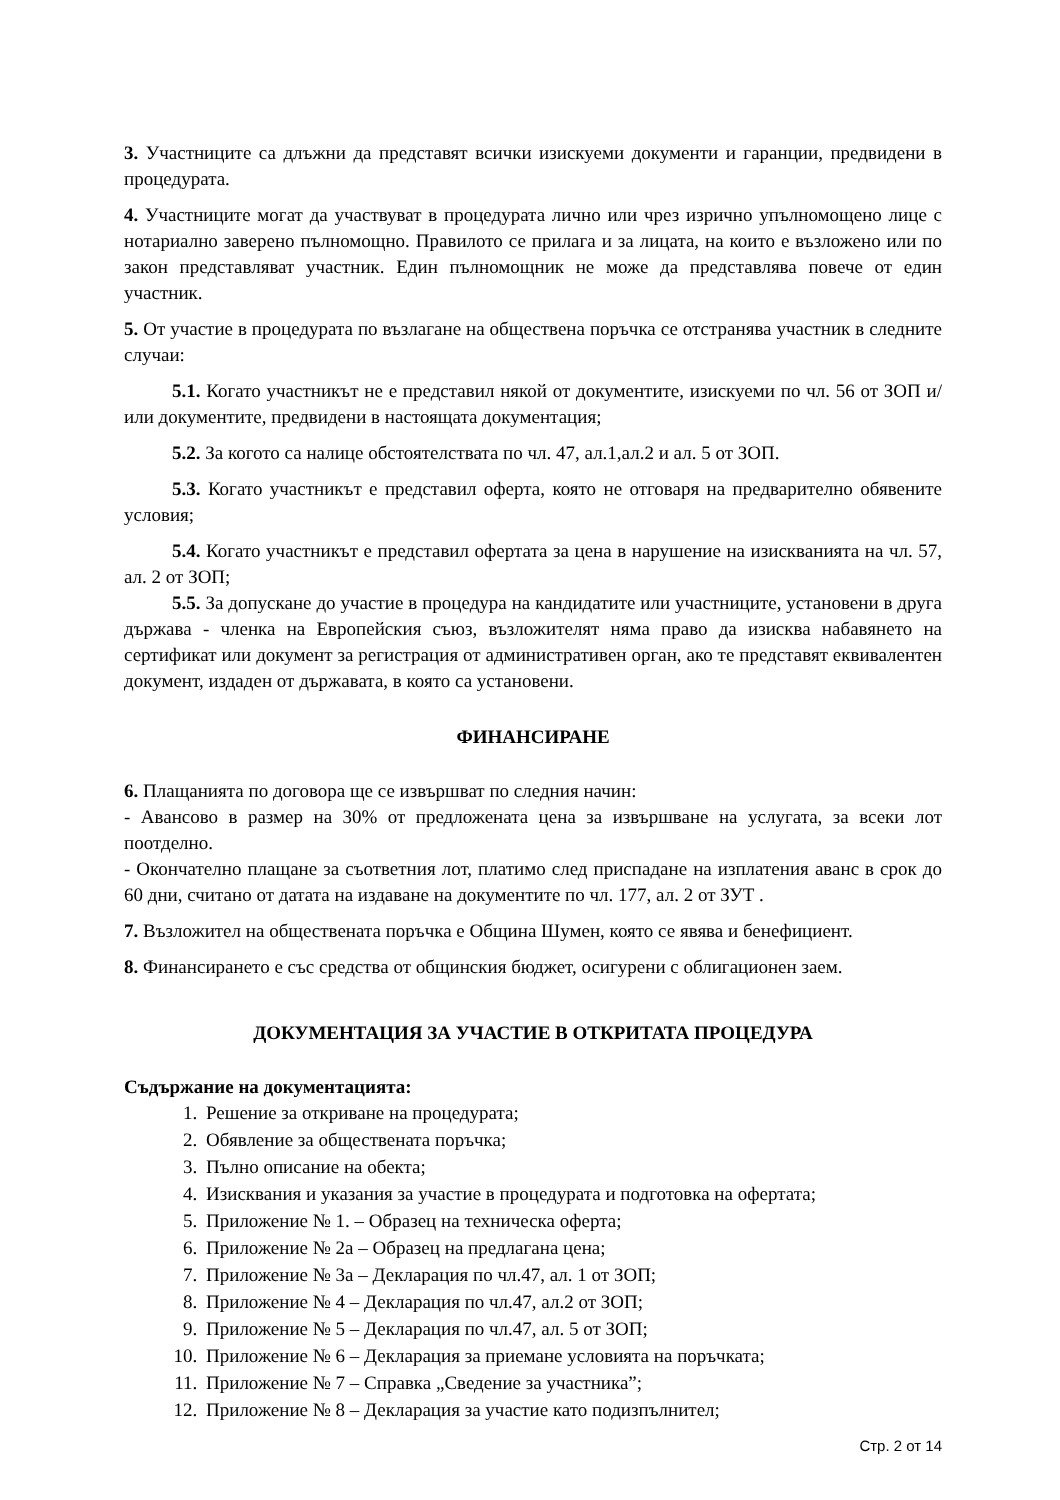3. Участниците са длъжни да представят всички изискуеми документи и гаранции, предвидени в процедурата.
4. Участниците могат да участвуват в процедурата лично или чрез изрично упълномощено лице с нотариално заверено пълномощно. Правилото се прилага и за лицата, на които е възложено или по закон представляват участник. Един пълномощник не може да представлява повече от един участник.
5. От участие в процедурата по възлагане на обществена поръчка се отстранява участник в следните случаи:
5.1. Когато участникът не е представил някой от документите, изискуеми по чл. 56 от ЗОП и/или документите, предвидени в настоящата документация;
5.2. За когото са налице обстоятелствата по чл. 47, ал.1,ал.2 и ал. 5 от ЗОП.
5.3. Когато участникът е представил оферта, която не отговаря на предварително обявените условия;
5.4. Когато участникът е представил офертата за цена в нарушение на изискванията на чл. 57, ал. 2 от ЗОП;
5.5. За допускане до участие в процедура на кандидатите или участниците, установени в друга държава - членка на Европейския съюз, възложителят няма право да изисква набавянето на сертификат или документ за регистрация от административен орган, ако те представят еквивалентен документ, издаден от държавата, в която са установени.
ФИНАНСИРАНЕ
6. Плащанията по договора ще се извършват по следния начин:
- Авансово в размер на 30% от предложената цена за извършване на услугата, за всеки лот поотделно.
- Окончателно плащане за съответния лот, платимо след приспадане на изплатения аванс в срок до 60 дни, считано от датата на издаване на документите по чл. 177, ал. 2 от ЗУТ .
7. Възложител на обществената поръчка е Община Шумен, която се явява и бенефициент.
8. Финансирането е със средства от общинския бюджет, осигурени с облигационен заем.
ДОКУМЕНТАЦИЯ ЗА УЧАСТИЕ В ОТКРИТАТА ПРОЦЕДУРА
Съдържание на документацията:
1. Решение за откриване на процедурата;
2. Обявление за обществената поръчка;
3. Пълно описание на обекта;
4. Изисквания и указания за участие в процедурата и подготовка на офертата;
5. Приложение № 1. – Образец на техническа оферта;
6. Приложение № 2а – Образец на предлагана цена;
7. Приложение № 3а – Декларация по чл.47, ал. 1 от ЗОП;
8. Приложение № 4 – Декларация по чл.47, ал.2 от ЗОП;
9. Приложение № 5 – Декларация по чл.47, ал. 5 от ЗОП;
10. Приложение № 6 – Декларация за приемане условията на поръчката;
11. Приложение № 7 – Справка „Сведение за участника”;
12. Приложение № 8 – Декларация за участие като подизпълнител;
Стр. 2 от 14